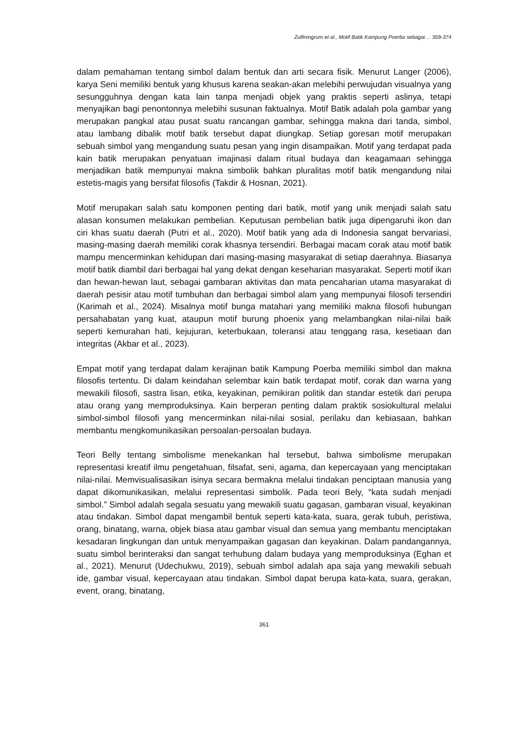Zulfiningrum et al., Motif Batik Kampung Poerba sebagai ... 359-374
dalam pemahaman tentang simbol dalam bentuk dan arti secara fisik. Menurut Langer (2006), karya Seni memiliki bentuk yang khusus karena seakan-akan melebihi perwujudan visualnya yang sesungguhnya dengan kata lain tanpa menjadi objek yang praktis seperti aslinya, tetapi menyajikan bagi penontonnya melebihi susunan faktualnya. Motif Batik adalah pola gambar yang merupakan pangkal atau pusat suatu rancangan gambar, sehingga makna dari tanda, simbol, atau lambang dibalik motif batik tersebut dapat diungkap. Setiap goresan motif merupakan sebuah simbol yang mengandung suatu pesan yang ingin disampaikan. Motif yang terdapat pada kain batik merupakan penyatuan imajinasi dalam ritual budaya dan keagamaan sehingga menjadikan batik mempunyai makna simbolik bahkan pluralitas motif batik mengandung nilai estetis-magis yang bersifat filosofis (Takdir & Hosnan, 2021).
Motif merupakan salah satu komponen penting dari batik, motif yang unik menjadi salah satu alasan konsumen melakukan pembelian. Keputusan pembelian batik juga dipengaruhi ikon dan ciri khas suatu daerah (Putri et al., 2020). Motif batik yang ada di Indonesia sangat bervariasi, masing-masing daerah memiliki corak khasnya tersendiri. Berbagai macam corak atau motif batik mampu mencerminkan kehidupan dari masing-masing masyarakat di setiap daerahnya. Biasanya motif batik diambil dari berbagai hal yang dekat dengan keseharian masyarakat. Seperti motif ikan dan hewan-hewan laut, sebagai gambaran aktivitas dan mata pencaharian utama masyarakat di daerah pesisir atau motif tumbuhan dan berbagai simbol alam yang mempunyai filosofi tersendiri (Karimah et al., 2024). Misalnya motif bunga matahari yang memiliki makna filosofi hubungan persahabatan yang kuat, ataupun motif burung phoenix yang melambangkan nilai-nilai baik seperti kemurahan hati, kejujuran, keterbukaan, toleransi atau tenggang rasa, kesetiaan dan integritas (Akbar et al., 2023).
Empat motif yang terdapat dalam kerajinan batik Kampung Poerba memiliki simbol dan makna filosofis tertentu. Di dalam keindahan selembar kain batik terdapat motif, corak dan warna yang mewakili filosofi, sastra lisan, etika, keyakinan, pemikiran politik dan standar estetik dari perupa atau orang yang memproduksinya. Kain berperan penting dalam praktik sosiokultural melalui simbol-simbol filosofi yang mencerminkan nilai-nilai sosial, perilaku dan kebiasaan, bahkan membantu mengkomunikasikan persoalan-persoalan budaya.
Teori Belly tentang simbolisme menekankan hal tersebut, bahwa simbolisme merupakan representasi kreatif ilmu pengetahuan, filsafat, seni, agama, dan kepercayaan yang menciptakan nilai-nilai. Memvisualisasikan isinya secara bermakna melalui tindakan penciptaan manusia yang dapat dikomunikasikan, melalui representasi simbolik. Pada teori Bely, “kata sudah menjadi simbol.” Simbol adalah segala sesuatu yang mewakili suatu gagasan, gambaran visual, keyakinan atau tindakan. Simbol dapat mengambil bentuk seperti kata-kata, suara, gerak tubuh, peristiwa, orang, binatang, warna, objek biasa atau gambar visual dan semua yang membantu menciptakan kesadaran lingkungan dan untuk menyampaikan gagasan dan keyakinan. Dalam pandangannya, suatu simbol berinteraksi dan sangat terhubung dalam budaya yang memproduksinya (Eghan et al., 2021). Menurut (Udechukwu, 2019), sebuah simbol adalah apa saja yang mewakili sebuah ide, gambar visual, kepercayaan atau tindakan. Simbol dapat berupa kata-kata, suara, gerakan, event, orang, binatang,
361